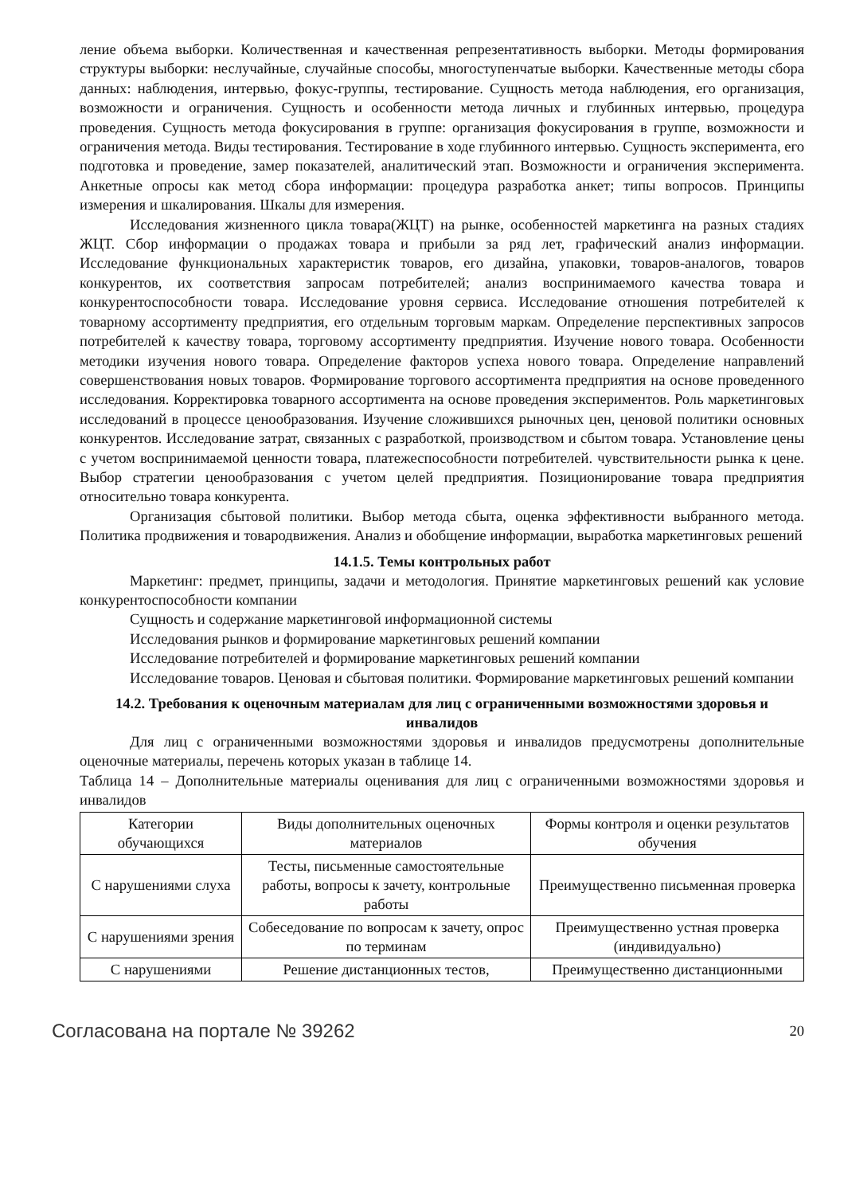ление объема выборки. Количественная и качественная репрезентативность выборки. Методы формирования структуры выборки: неслучайные, случайные способы, многоступенчатые выборки. Качественные методы сбора данных: наблюдения, интервью, фокус-группы, тестирование. Сущность метода наблюдения, его организация, возможности и ограничения. Сущность и особенности метода личных и глубинных интервью, процедура проведения. Сущность метода фокусирования в группе: организация фокусирования в группе, возможности и ограничения метода. Виды тестирования. Тестирование в ходе глубинного интервью. Сущность эксперимента, его подготовка и проведение, замер показателей, аналитический этап. Возможности и ограничения эксперимента. Анкетные опросы как метод сбора информации: процедура разработка анкет; типы вопросов. Принципы измерения и шкалирования. Шкалы для измерения.
Исследования жизненного цикла товара(ЖЦТ) на рынке, особенностей маркетинга на разных стадиях ЖЦТ. Сбор информации о продажах товара и прибыли за ряд лет, графический анализ информации. Исследование функциональных характеристик товаров, его дизайна, упаковки, товаров-аналогов, товаров конкурентов, их соответствия запросам потребителей; анализ воспринимаемого качества товара и конкурентоспособности товара. Исследование уровня сервиса. Исследование отношения потребителей к товарному ассортименту предприятия, его отдельным торговым маркам. Определение перспективных запросов потребителей к качеству товара, торговому ассортименту предприятия. Изучение нового товара. Особенности методики изучения нового товара. Определение факторов успеха нового товара. Определение направлений совершенствования новых товаров. Формирование торгового ассортимента предприятия на основе проведенного исследования. Корректировка товарного ассортимента на основе проведения экспериментов. Роль маркетинговых исследований в процессе ценообразования. Изучение сложившихся рыночных цен, ценовой политики основных конкурентов. Исследование затрат, связанных с разработкой, производством и сбытом товара. Установление цены с учетом воспринимаемой ценности товара, платежеспособности потребителей. чувствительности рынка к цене. Выбор стратегии ценообразования с учетом целей предприятия. Позиционирование товара предприятия относительно товара конкурента.
Организация сбытовой политики. Выбор метода сбыта, оценка эффективности выбранного метода. Политика продвижения и товародвижения. Анализ и обобщение информации, выработка маркетинговых решений
14.1.5. Темы контрольных работ
Маркетинг: предмет, принципы, задачи и методология. Принятие маркетинговых решений как условие конкурентоспособности компании
Сущность и содержание маркетинговой информационной системы
Исследования рынков и формирование маркетинговых решений компании
Исследование потребителей и формирование маркетинговых решений компании
Исследование товаров. Ценовая и сбытовая политики. Формирование маркетинговых решений компании
14.2. Требования к оценочным материалам для лиц с ограниченными возможностями здоровья и инвалидов
Для лиц с ограниченными возможностями здоровья и инвалидов предусмотрены дополнительные оценочные материалы, перечень которых указан в таблице 14.
Таблица 14 – Дополнительные материалы оценивания для лиц с ограниченными возможностями здоровья и инвалидов
| Категории обучающихся | Виды дополнительных оценочных материалов | Формы контроля и оценки результатов обучения |
| С нарушениями слуха | Тесты, письменные самостоятельные работы, вопросы к зачету, контрольные работы | Преимущественно письменная проверка |
| С нарушениями зрения | Собеседование по вопросам к зачету, опрос по терминам | Преимущественно устная проверка (индивидуально) |
| С нарушениями | Решение дистанционных тестов, | Преимущественно дистанционными |
Согласована на портале № 39262 20